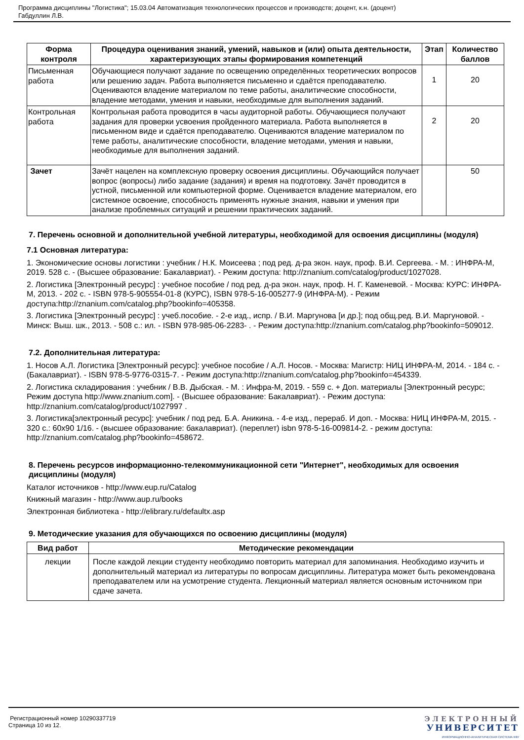Программа дисциплины "Логистика"; 15.03.04 Автоматизация технологических процессов и производств; доцент, к.н. (доцент)
Габдуллин Л.В.
| Форма контроля | Процедура оценивания знаний, умений, навыков и (или) опыта деятельности, характеризующих этапы формирования компетенций | Этап | Количество баллов |
| --- | --- | --- | --- |
| Письменная работа | Обучающиеся получают задание по освещению определённых теоретических вопросов или решению задач. Работа выполняется письменно и сдаётся преподавателю. Оцениваются владение материалом по теме работы, аналитические способности, владение методами, умения и навыки, необходимые для выполнения заданий. | 1 | 20 |
| Контрольная работа | Контрольная работа проводится в часы аудиторной работы. Обучающиеся получают задания для проверки усвоения пройденного материала. Работа выполняется в письменном виде и сдаётся преподавателю. Оцениваются владение материалом по теме работы, аналитические способности, владение методами, умения и навыки, необходимые для выполнения заданий. | 2 | 20 |
| Зачет | Зачёт нацелен на комплексную проверку освоения дисциплины. Обучающийся получает вопрос (вопросы) либо задание (задания) и время на подготовку. Зачёт проводится в устной, письменной или компьютерной форме. Оценивается владение материалом, его системное освоение, способность применять нужные знания, навыки и умения при анализе проблемных ситуаций и решении практических заданий. | | 50 |
7. Перечень основной и дополнительной учебной литературы, необходимой для освоения дисциплины (модуля)
7.1 Основная литература:
1. Экономические основы логистики : учебник / Н.К. Моисеева ; под ред. д-ра экон. наук, проф. В.И. Сергеева. - М. : ИНФРА-М, 2019. 528 с. - (Высшее образование: Бакалавриат). - Режим доступа: http://znanium.com/catalog/product/1027028.
2. Логистика [Электронный ресурс] : учебное пособие / под ред. д-ра экон. наук, проф. Н. Г. Каменевой. - Москва: КУРС: ИНФРА-М, 2013. - 202 с. - ISBN 978-5-905554-01-8 (КУРС), ISBN 978-5-16-005277-9 (ИНФРА-М). - Режим доступа:http://znanium.com/catalog.php?bookinfo=405358.
3. Логистика [Электронный ресурс] : учеб.пособие. - 2-е изд., испр. / В.И. Маргунова [и др.]; под общ.ред. В.И. Маргуновой. - Минск: Выш. шк., 2013. - 508 с.: ил. - ISBN 978-985-06-2283- . - Режим доступа:http://znanium.com/catalog.php?bookinfo=509012.
7.2. Дополнительная литература:
1. Носов А.Л. Логистика [Электронный ресурс]: учебное пособие / А.Л. Носов. - Москва: Магистр: НИЦ ИНФРА-М, 2014. - 184 с. - (Бакалавриат). - ISBN 978-5-9776-0315-7. - Режим доступа:http://znanium.com/catalog.php?bookinfo=454339.
2. Логистика складирования : учебник / В.В. Дыбская. - М. : Инфра-М, 2019. - 559 с. + Доп. материалы [Электронный ресурс; Режим доступа http://www.znanium.com]. - (Высшее образование: Бакалавриат). - Режим доступа: http://znanium.com/catalog/product/1027997 .
3. Логистика[электронный ресурс]: учебник / под ред. Б.А. Аникина. - 4-е изд., перераб. И доп. - Москва: НИЦ ИНФРА-М, 2015. - 320 с.: 60x90 1/16. - (высшее образование: бакалавриат). (переплет) isbn 978-5-16-009814-2. - режим доступа: http://znanium.com/catalog.php?bookinfo=458672.
8. Перечень ресурсов информационно-телекоммуникационной сети "Интернет", необходимых для освоения дисциплины (модуля)
Каталог источников - http://www.eup.ru/Catalog
Книжный магазин - http://www.aup.ru/books
Электронная библиотека - http://elibrary.ru/defaultx.asp
9. Методические указания для обучающихся по освоению дисциплины (модуля)
| Вид работ | Методические рекомендации |
| --- | --- |
| лекции | После каждой лекции студенту необходимо повторить материал для запоминания. Необходимо изучить и дополнительный материал из литературы по вопросам дисциплины. Литература может быть рекомендована преподавателем или на усмотрение студента. Лекционный материал является основным источником при сдаче зачета. |
Регистрационный номер 10290337719
Страница 10 из 12.
ЭЛЕКТРОННЫЙ
УНИВЕРСИТЕТ
ИНФОРМАЦИОННО-АНАЛИТИЧЕСКАЯ СИСТЕМА КФУ